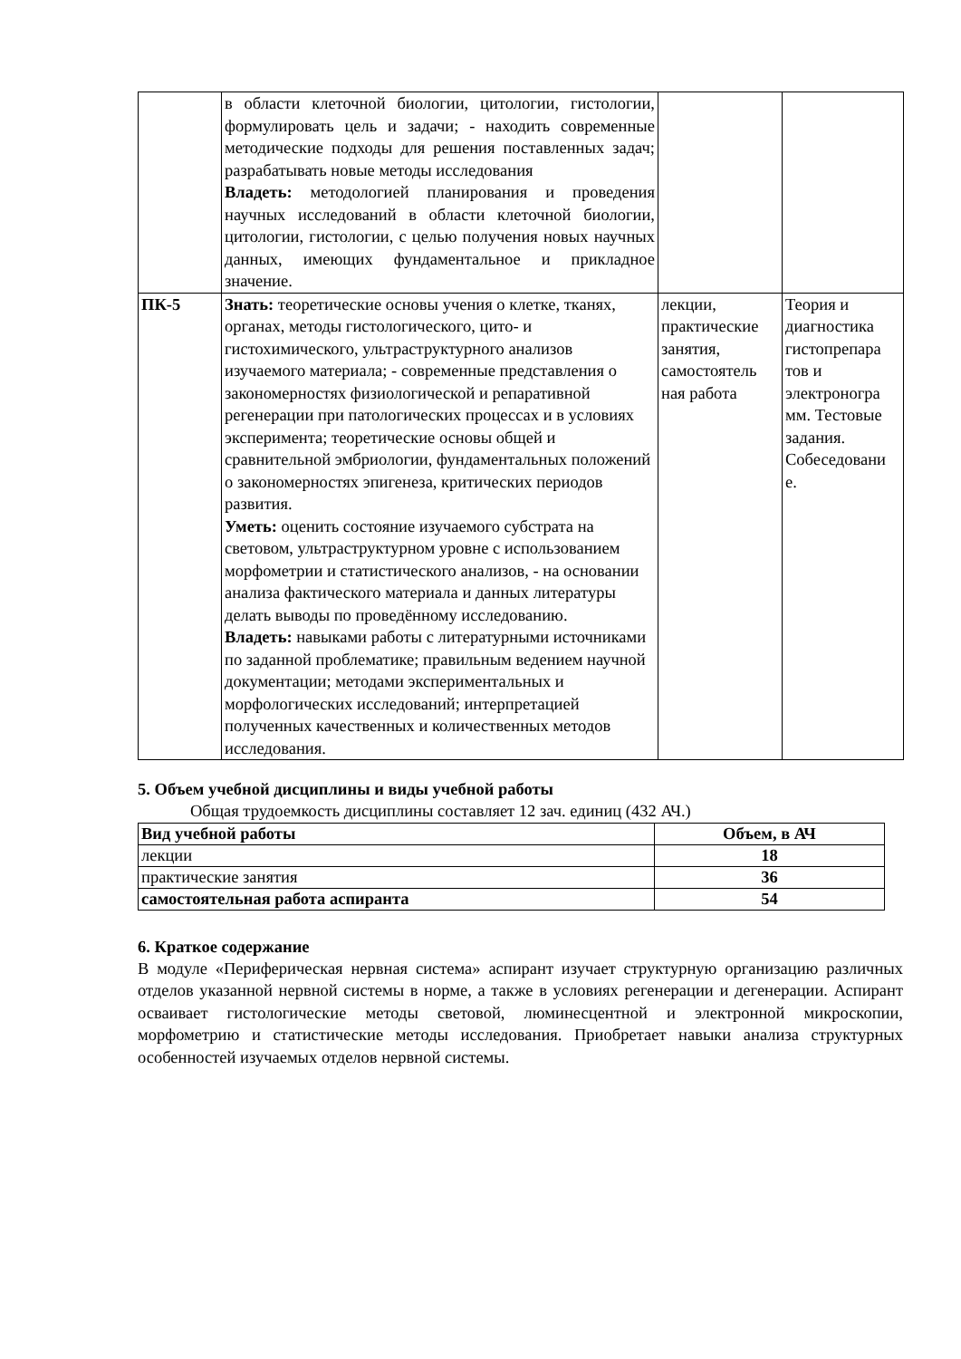| | в области клеточной биологии, цитологии, гистологии, формулировать цель и задачи; - находить современные методические подходы для решения поставленных задач; разрабатывать новые методы исследования Владеть: методологией планирования и проведения научных исследований в области клеточной биологии, цитологии, гистологии, с целью получения новых научных данных, имеющих фундаментальное и прикладное значение. | | |
| ПК-5 | Знать: теоретические основы учения о клетке, тканях, органах, методы гистологического, цито- и гистохимического, ультраструктурного анализов изучаемого материала; - современные представления о закономерностях физиологической и репаративной регенерации при патологических процессах и в условиях эксперимента; теоретические основы общей и сравнительной эмбриологии, фундаментальных положений о закономерностях эпигенеза, критических периодов развития. Уметь: оценить состояние изучаемого субстрата на световом, ультраструктурном уровне с использованием морфометрии и статистического анализов, - на основании анализа фактического материала и данных литературы делать выводы по проведённому исследованию. Владеть: навыками работы с литературными источниками по заданной проблематике; правильным ведением научной документации; методами экспериментальных и морфологических исследований; интерпретацией полученных качественных и количественных методов исследования. | лекции, практические занятия, самостоятель ная работа | Теория и диагностика гистопрепара тов и электроногра мм. Тестовые задания. Собеседовани е. |
5. Объем учебной дисциплины и виды учебной работы
Общая трудоемкость дисциплины составляет 12 зач. единиц (432 АЧ.)
| Вид учебной работы | Объем, в АЧ |
| --- | --- |
| лекции | 18 |
| практические занятия | 36 |
| самостоятельная работа аспиранта | 54 |
6. Краткое содержание
В модуле «Периферическая нервная система» аспирант изучает структурную организацию различных отделов указанной нервной системы в норме, а также в условиях регенерации и дегенерации. Аспирант осваивает гистологические методы световой, люминесцентной и электронной микроскопии, морфометрию и статистические методы исследования. Приобретает навыки анализа структурных особенностей изучаемых отделов нервной системы.